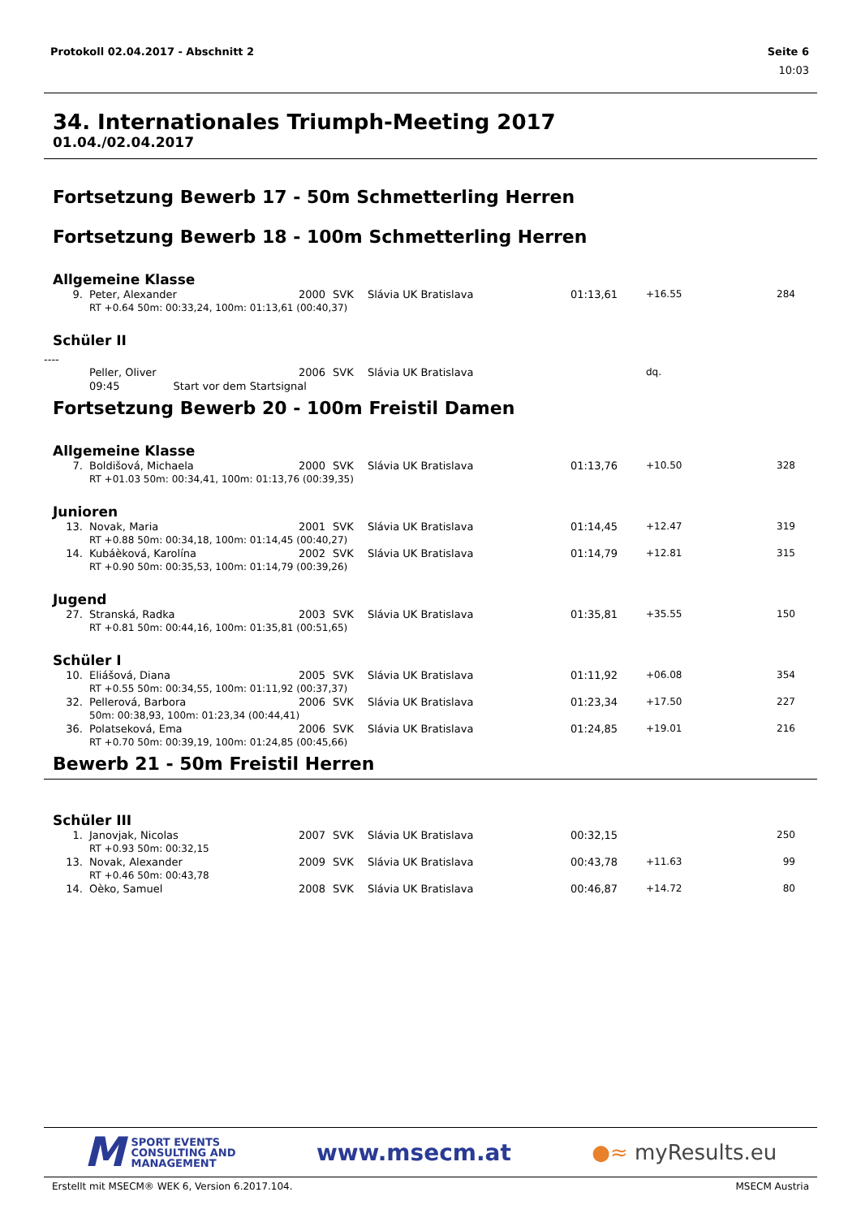Protokoll 02.04.2017 - Abschnitt 2 Seite 6
10:03
34. Internationales Triumph-Meeting 2017
01.04./02.04.2017
Fortsetzung Bewerb 17 - 50m Schmetterling Herren
Fortsetzung Bewerb 18 - 100m Schmetterling Herren
Allgemeine Klasse
| 9. | Peter, Alexander | 2000 | SVK | Slávia UK Bratislava | 01:13,61 | +16.55 | 284 |
| | RT +0.64 50m: 00:33,24, 100m: 01:13,61 (00:40,37) | | | | | | |
Schüler II
----
| | Peller, Oliver | 2006 | SVK | Slávia UK Bratislava | | dq. | |
| | 09:45 Start vor dem Startsignal | | | | | | |
Fortsetzung Bewerb 20 - 100m Freistil Damen
Allgemeine Klasse
| 7. | Boldišová, Michaela | 2000 | SVK | Slávia UK Bratislava | 01:13,76 | +10.50 | 328 |
| | RT +01.03 50m: 00:34,41, 100m: 01:13,76 (00:39,35) | | | | | | |
Junioren
| 13. | Novak, Maria | 2001 | SVK | Slávia UK Bratislava | 01:14,45 | +12.47 | 319 |
| | RT +0.88 50m: 00:34,18, 100m: 01:14,45 (00:40,27) | | | | | | |
| 14. | Kubáèková, Karolína | 2002 | SVK | Slávia UK Bratislava | 01:14,79 | +12.81 | 315 |
| | RT +0.90 50m: 00:35,53, 100m: 01:14,79 (00:39,26) | | | | | | |
Jugend
| 27. | Stranská, Radka | 2003 | SVK | Slávia UK Bratislava | 01:35,81 | +35.55 | 150 |
| | RT +0.81 50m: 00:44,16, 100m: 01:35,81 (00:51,65) | | | | | | |
Schüler I
| 10. | Eliášová, Diana | 2005 | SVK | Slávia UK Bratislava | 01:11,92 | +06.08 | 354 |
| | RT +0.55 50m: 00:34,55, 100m: 01:11,92 (00:37,37) | | | | | | |
| 32. | Pellerová, Barbora | 2006 | SVK | Slávia UK Bratislava | 01:23,34 | +17.50 | 227 |
| | 50m: 00:38,93, 100m: 01:23,34 (00:44,41) | | | | | | |
| 36. | Polatseková, Ema | 2006 | SVK | Slávia UK Bratislava | 01:24,85 | +19.01 | 216 |
| | RT +0.70 50m: 00:39,19, 100m: 01:24,85 (00:45,66) | | | | | | |
Bewerb 21 - 50m Freistil Herren
Schüler III
| 1. | Janovjak, Nicolas | 2007 | SVK | Slávia UK Bratislava | 00:32,15 | | 250 |
| | RT +0.93 50m: 00:32,15 | | | | | | |
| 13. | Novak, Alexander | 2009 | SVK | Slávia UK Bratislava | 00:43,78 | +11.63 | 99 |
| | RT +0.46 50m: 00:43,78 | | | | | | |
| 14. | Oèko, Samuel | 2008 | SVK | Slávia UK Bratislava | 00:46,87 | +14.72 | 80 |
M SPORT EVENTS
CONSULTING AND
MANAGEMENT
www.msecm.at ●≈ myResults.eu
Erstellt mit MSECM® WEK 6, Version 6.2017.104. MSECM Austria